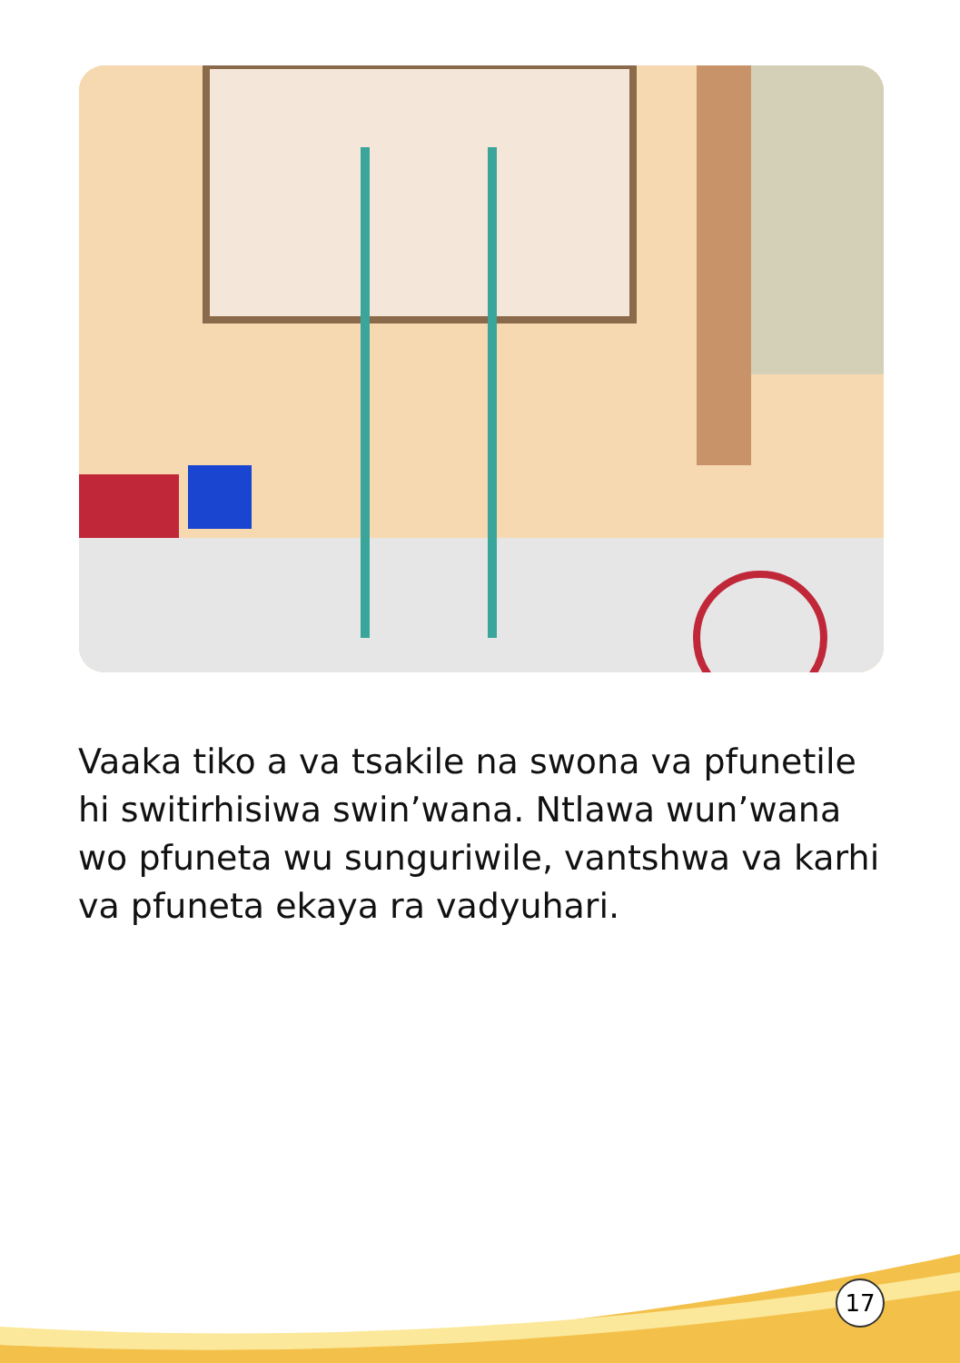Vaaka tiko a va tsakile na swona va pfunetile hi switirhisiwa swin’wana. Ntlawa wun’wana wo pfuneta wu sunguriwile, vantshwa va karhi va pfuneta ekaya ra vadyuhari.
17